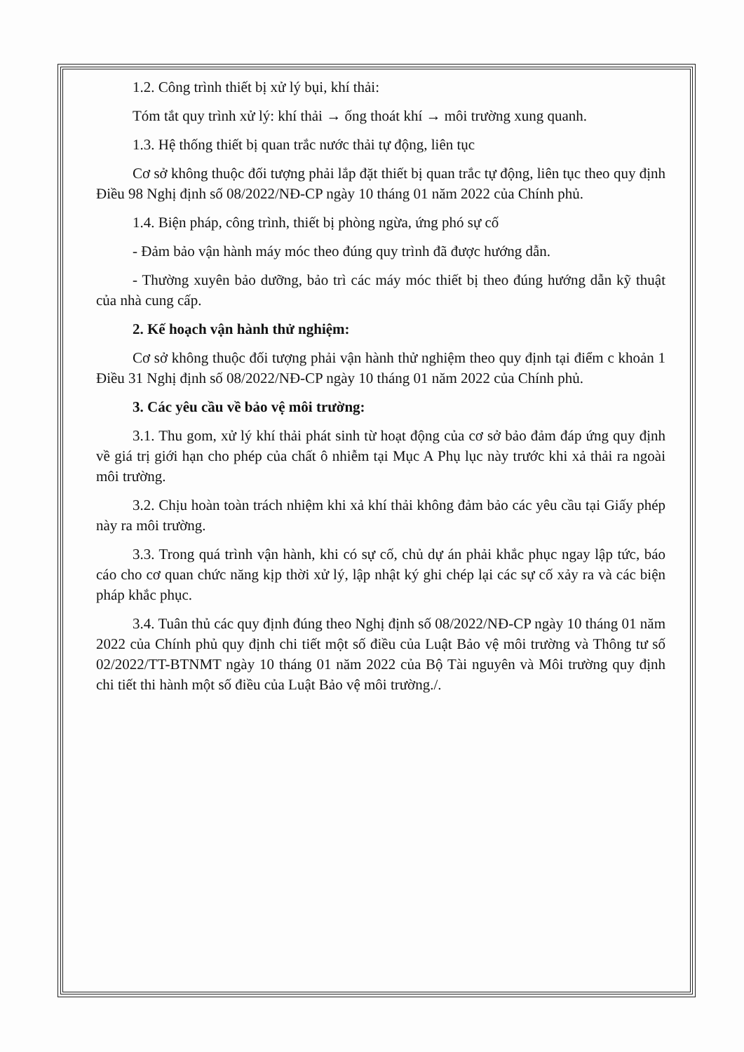1.2. Công trình thiết bị xử lý bụi, khí thải:
Tóm tắt quy trình xử lý: khí thải → ống thoát khí → môi trường xung quanh.
1.3. Hệ thống thiết bị quan trắc nước thải tự động, liên tục
Cơ sở không thuộc đối tượng phải lắp đặt thiết bị quan trắc tự động, liên tục theo quy định Điều 98 Nghị định số 08/2022/NĐ-CP ngày 10 tháng 01 năm 2022 của Chính phủ.
1.4. Biện pháp, công trình, thiết bị phòng ngừa, ứng phó sự cố
- Đảm bảo vận hành máy móc theo đúng quy trình đã được hướng dẫn.
- Thường xuyên bảo dưỡng, bảo trì các máy móc thiết bị theo đúng hướng dẫn kỹ thuật của nhà cung cấp.
2. Kế hoạch vận hành thử nghiệm:
Cơ sở không thuộc đối tượng phải vận hành thử nghiệm theo quy định tại điểm c khoản 1 Điều 31 Nghị định số 08/2022/NĐ-CP ngày 10 tháng 01 năm 2022 của Chính phủ.
3. Các yêu cầu về bảo vệ môi trường:
3.1. Thu gom, xử lý khí thải phát sinh từ hoạt động của cơ sở bảo đảm đáp ứng quy định về giá trị giới hạn cho phép của chất ô nhiễm tại Mục A Phụ lục này trước khi xả thải ra ngoài môi trường.
3.2. Chịu hoàn toàn trách nhiệm khi xả khí thải không đảm bảo các yêu cầu tại Giấy phép này ra môi trường.
3.3. Trong quá trình vận hành, khi có sự cố, chủ dự án phải khắc phục ngay lập tức, báo cáo cho cơ quan chức năng kịp thời xử lý, lập nhật ký ghi chép lại các sự cố xảy ra và các biện pháp khắc phục.
3.4. Tuân thủ các quy định đúng theo Nghị định số 08/2022/NĐ-CP ngày 10 tháng 01 năm 2022 của Chính phủ quy định chi tiết một số điều của Luật Bảo vệ môi trường và Thông tư số 02/2022/TT-BTNMT ngày 10 tháng 01 năm 2022 của Bộ Tài nguyên và Môi trường quy định chi tiết thi hành một số điều của Luật Bảo vệ môi trường./.